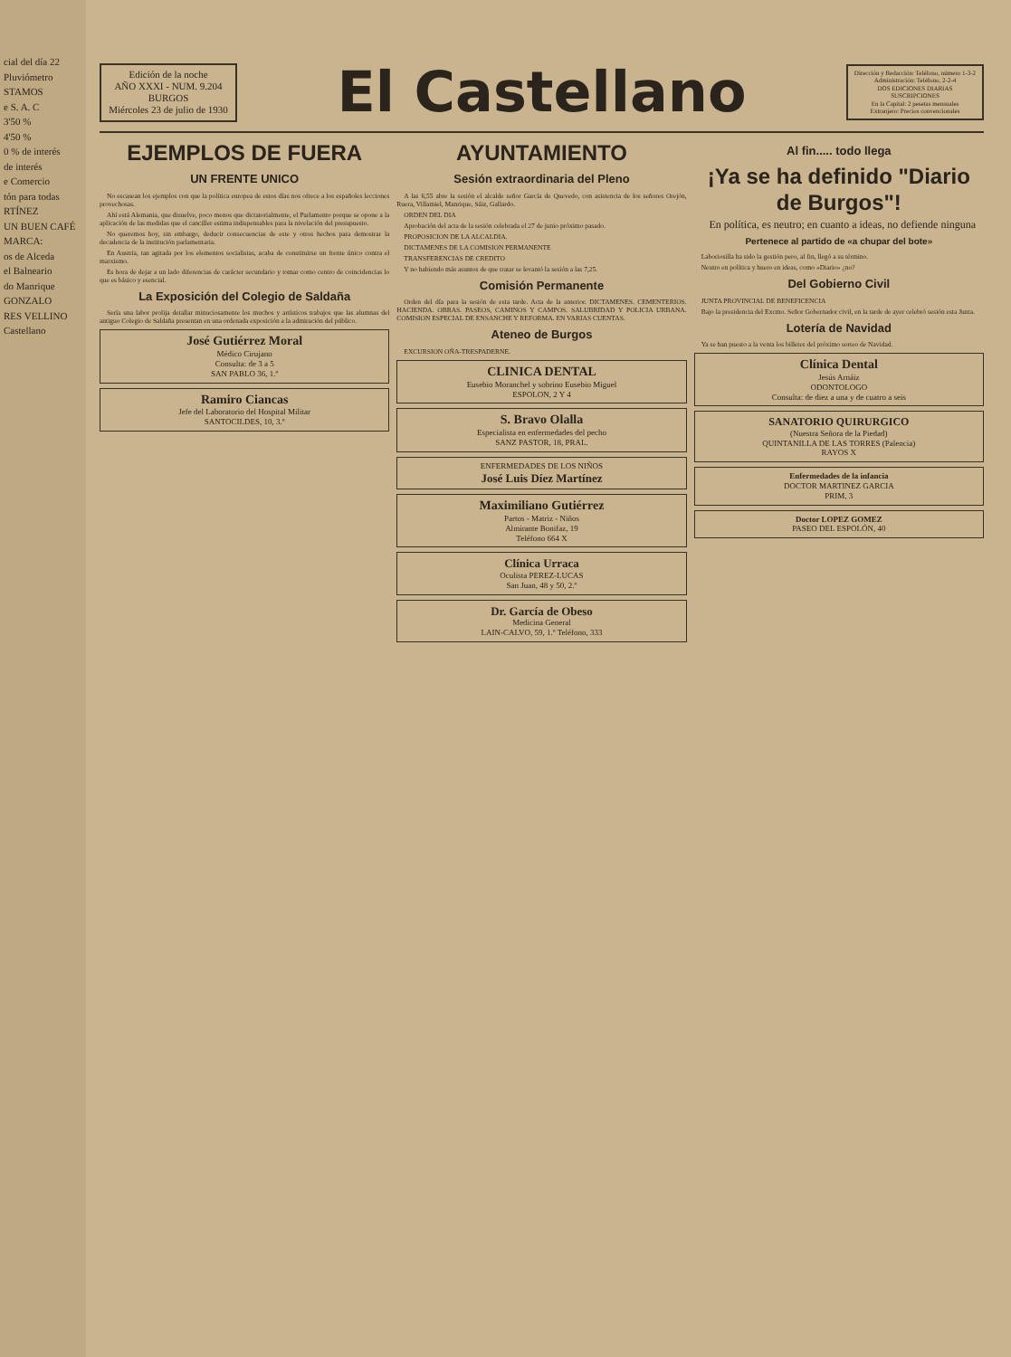cial del día 22
Pluviómetro
STAMOS
e S. A. C
3'50 %
4'50 %
0 % de interés
de interés
e Comercio
tón para todas
RTÍNEZ
UN BUEN CAFÉ
MARCA:
os de Alceda
el Balneario
do Manrique
GONZALO
RES VELLINO
Castellano
Edición de la noche
AÑO XXXI - NUM. 9.204
BURGOS
Miércoles 23 de julio de 1930
El Castellano
Dirección y Redacción: Teléfono, número 1-3-2
Administración: Teléfono, 2-2-4
DOS EDICIONES DIARIAS
SUSCRIPCIONES
En la Capital: 2 pesetas mensuales
Extranjero: Precios convencionales
EJEMPLOS DE FUERA
UN FRENTE UNICO
No escasean los ejemplos con que la política europea de estos días nos ofrece a los españoles lecciones provechosas.
Ahí está Alemania, que disuelve, poco menos que dictatorialmente, el Parlamento porque se opone a la aplicación de las medidas que el canciller estima indispensables para la nivelación del presupuesto.
No queremos hoy, sin embargo, deducir consecuencias de este y otros hechos para demostrar la decadencia de la institución parlamentaria.
En Austria, tan agitada por los elementos socialistas, acaba de constituirse un frente único contra el marxismo.
Es hora de dejar a un lado diferencias de carácter secundario y tomar como centro de coincidencias lo que es básico y esencial.
La Exposición del Colegio de Saldaña
Sería una labor prolija detallar minuciosamente los muchos y artísticos trabajos que las alumnas del antiguo Colegio de Saldaña presentan en una ordenada exposición a la admiración del público.
José Gutiérrez Moral
Médico Cirujano
Consulta: de 3 a 5
SAN PABLO 36, 1.º
Ramiro Ciancas
Jefe del Laboratorio del Hospital Militar
SANTOCILDES, 10, 3.º
AYUNTAMIENTO
Sesión extraordinaria del Pleno
A las 6,55 abre la sesión el alcalde señor García de Quevedo, con asistencia de los señores Orejón, Ruera, Villamiel, Manrique, Sáiz, Gallardo.
ORDEN DEL DIA
Aprobación del acta de la sesión celebrada el 27 de junio próximo pasado.
PROPOSICION DE LA ALCALDIA.
DICTAMENES DE LA COMISION PERMANENTE
TRANSFERENCIAS DE CREDITO
Y no habiendo más asuntos de que tratar se levantó la sesión a las 7,25.
Comisión Permanente
Orden del día para la sesión de esta tarde. Acta de la anterior. DICTAMENES. CEMENTERIOS. HACIENDA. OBRAS. PASEOS, CAMINOS Y CAMPOS. SALUBRIDAD Y POLICIA URBANA. COMISION ESPECIAL DE ENSANCHE Y REFORMA. EN VARIAS CUENTAS.
Ateneo de Burgos
EXCURSION OÑA-TRESPADERNE.
CLINICA DENTAL
Eusebio Moranchel y sobrino Eusebio Miguel
ESPOLON, 2 Y 4
S. Bravo Olalla
Especialista en enfermedades del pecho
SANZ PASTOR, 18, PRAL.
ENFERMEDADES DE LOS NIÑOS
José Luis Díez Martínez
Maximiliano Gutiérrez
Partos - Matriz - Niños
Almirante Bonifaz, 19
Teléfono 664 X
Clínica Urraca
Oculista PEREZ-LUCAS
San Juan, 48 y 50, 2.º
Dr. García de Obeso
Medicina General
LAIN-CALVO, 59, 1.º Teléfono, 333
Al fin..... todo llega
¡Ya se ha definido "Diario de Burgos"!
En política, es neutro; en cuanto a ideas, no defiende ninguna
Pertenece al partido de «a chupar del bote»
Laboriosilla ha sido la gestión pero, al fin, llegó a su término.
Neutro en política y huero en ideas, como «Diario» ¿no?
Del Gobierno Civil
JUNTA PROVINCIAL DE BENEFICENCIA
Bajo la presidencia del Excmo. Señor Gobernador civil, en la tarde de ayer celebró sesión esta Junta.
Lotería de Navidad
Ya se han puesto a la venta los billetes del próximo sorteo de Navidad.
Clínica Dental
Jesús Arnáiz
ODONTOLOGO
Consulta: de diez a una y de cuatro a seis
SANATORIO QUIRURGICO
(Nuestra Señora de la Piedad)
QUINTANILLA DE LAS TORRES (Palencia)
RAYOS X
Enfermedades de la infancia
DOCTOR MARTINEZ GARCIA
PRIM, 3
Doctor LOPEZ GOMEZ
PASEO DEL ESPOLÓN, 40